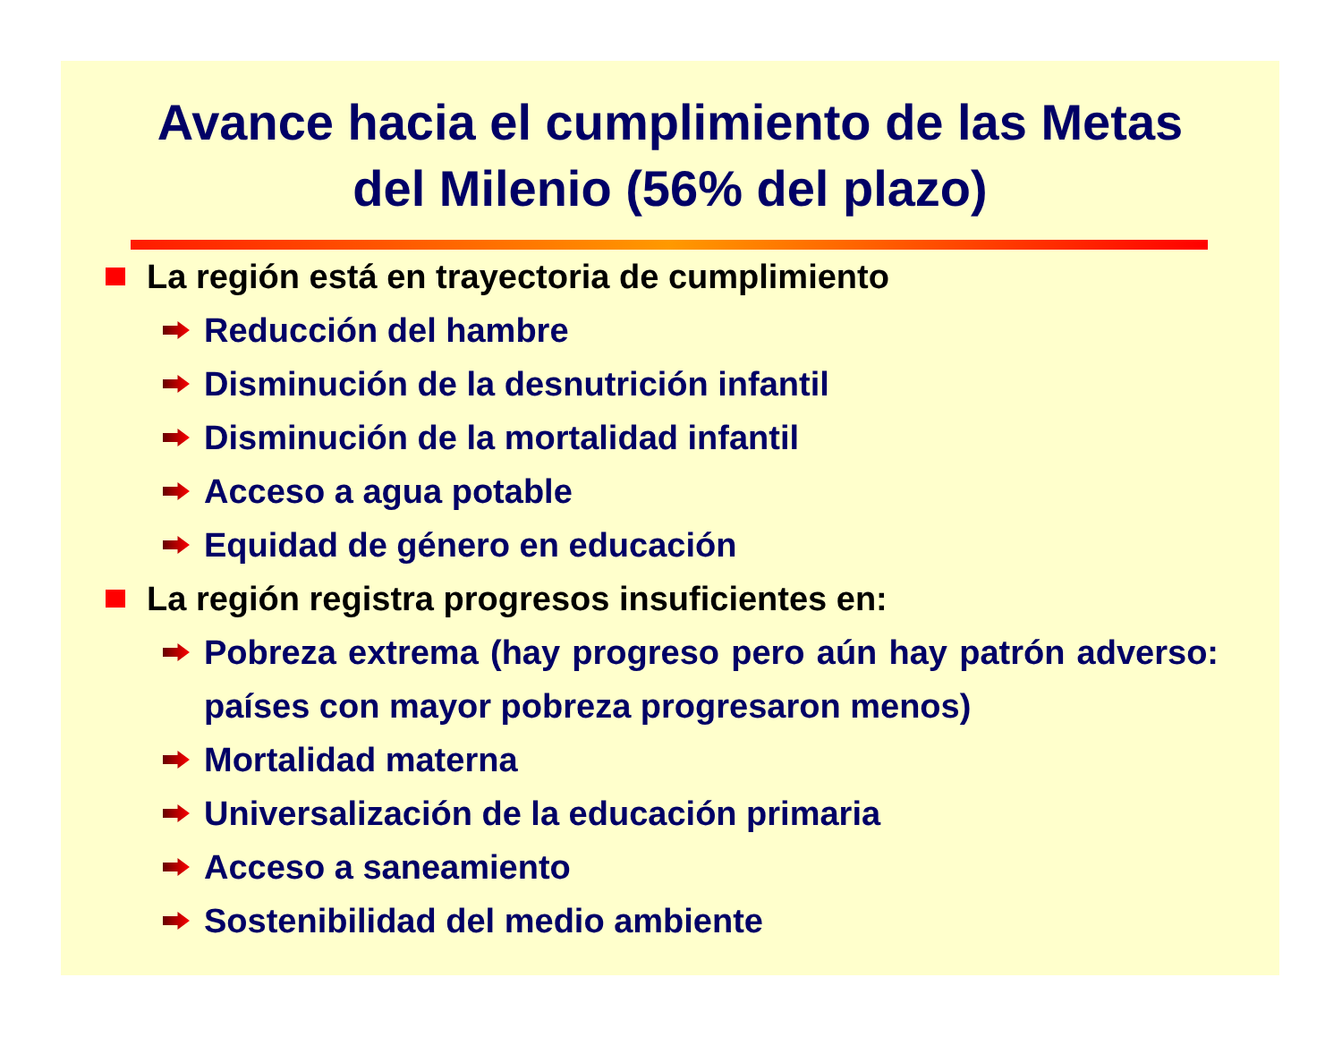Avance hacia el cumplimiento de las Metas
del Milenio (56% del plazo)
La región está en trayectoria de cumplimiento
Reducción del hambre
Disminución de la desnutrición infantil
Disminución de la mortalidad infantil
Acceso a agua potable
Equidad de género en educación
La región registra progresos insuficientes en:
Pobreza extrema (hay progreso pero aún hay patrón adverso: países con mayor pobreza progresaron menos)
Mortalidad materna
Universalización de la educación primaria
Acceso a saneamiento
Sostenibilidad del medio ambiente